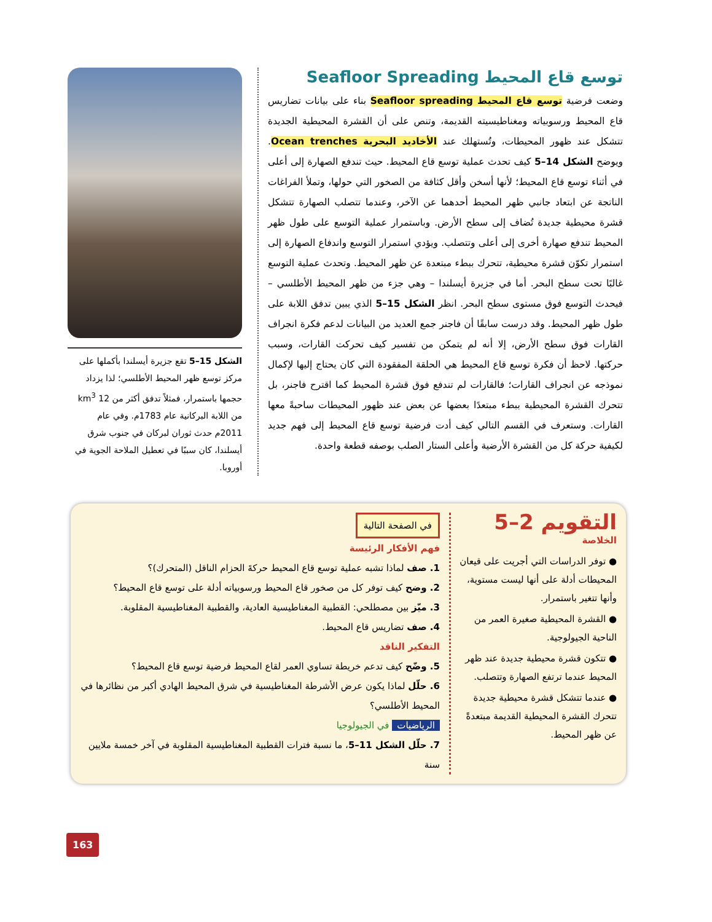توسع قاع المحيط Seafloor Spreading
وضعت فرضية توسع قاع المحيط Seafloor spreading بناء على بيانات تضاريس قاع المحيط ورسوبياته ومغناطيسيته القديمة، وتنص على أن القشرة المحيطية الجديدة تتشكل عند ظهور المحيطات، وتُستهلك عند الأخاديد البحرية Ocean trenches. ويوضح الشكل 14–5 كيف تحدث عملية توسع قاع المحيط. حيث تندفع الصهارة إلى أعلى في أثناء توسع قاع المحيط؛ لأنها أسخن وأقل كثافة من الصخور التي حولها، وتملأ الفراغات الناتجة عن ابتعاد جانبي ظهر المحيط أحدهما عن الآخر، وعندما تتصلب الصهارة تتشكل قشرة محيطية جديدة تُضاف إلى سطح الأرض. وباستمرار عملية التوسع على طول ظهر المحيط تندفع صهارة أخرى إلى أعلى وتتصلب. ويؤدي استمرار التوسع واندفاع الصهارة إلى استمرار تكوّن قشرة محيطية، تتحرك ببطء مبتعدة عن ظهر المحيط. وتحدث عملية التوسع غالبًا تحت سطح البحر. أما في جزيرة أيسلندا – وهي جزء من ظهر المحيط الأطلسي – فيحدث التوسع فوق مستوى سطح البحر. انظر الشكل 15–5 الذي يبين تدفق اللابة على طول ظهر المحيط. وقد درست سابقًا أن فاجنر جمع العديد من البيانات لدعم فكرة انجراف القارات فوق سطح الأرض، إلا أنه لم يتمكن من تفسير كيف تحركت القارات، وسبب حركتها. لاحظ أن فكرة توسع قاع المحيط هي الحلقة المفقودة التي كان يحتاج إليها لإكمال نموذجه عن انجراف القارات؛ فالقارات لم تندفع فوق قشرة المحيط كما اقترح فاجنر، بل تتحرك القشرة المحيطية ببطء مبتعدًا بعضها عن بعض عند ظهور المحيطات ساحبةً معها القارات. وستعرف في القسم التالي كيف أدت فرضية توسع قاع المحيط إلى فهم جديد لكيفية حركة كل من القشرة الأرضية وأعلى الستار الصلب بوصفه قطعة واحدة.
الشكل 15–5 تقع جزيرة أيسلندا بأكملها على مركز توسع ظهر المحيط الأطلسي؛ لذا يزداد حجمها باستمرار، فمثلاً تدفق أكثر من 12 km<sup>3</sup> من اللابة البركانية عام 1783م. وفي عام 2011م حدث ثوران لبركان في جنوب شرق أيسلندا، كان سببًا في تعطيل الملاحة الجوية في أوروبا.
التقويم 2–5
الخلاصة
● توفر الدراسات التي أجريت على قيعان المحيطات أدلة على أنها ليست مستوية، وأنها تتغير باستمرار.
● القشرة المحيطية صغيرة العمر من الناحية الجيولوجية.
● تتكون قشرة محيطية جديدة عند ظهر المحيط عندما ترتفع الصهارة وتتصلب.
● عندما تتشكل قشرة محيطية جديدة تتحرك القشرة المحيطية القديمة مبتعدةً عن ظهر المحيط.
في الصفحة التالية
فهم الأفكار الرئيسة
1. صف لماذا تشبه عملية توسع قاع المحيط حركةَ الحزام الناقل (المتحرك)؟
2. وضح كيف توفر كل من صخور قاع المحيط ورسوبياته أدلة على توسع قاع المحيط؟
3. ميّز بين مصطلحي: القطبية المغناطيسية العادية، والقطبية المغناطيسية المقلوبة.
4. صف تضاريس قاع المحيط.
التفكير الناقد
5. وضّح كيف تدعم خريطة تساوي العمر لقاع المحيط فرضية توسع قاع المحيط؟
6. حلّل لماذا يكون عرض الأشرطة المغناطيسية في شرق المحيط الهادي أكبر من نظائرها في المحيط الأطلسي؟
الرياضيات في الجيولوجيا
7. حلّل الشكل 11–5، ما نسبة فترات القطبية المغناطيسية المقلوبة في آخر خمسة ملايين سنة
163